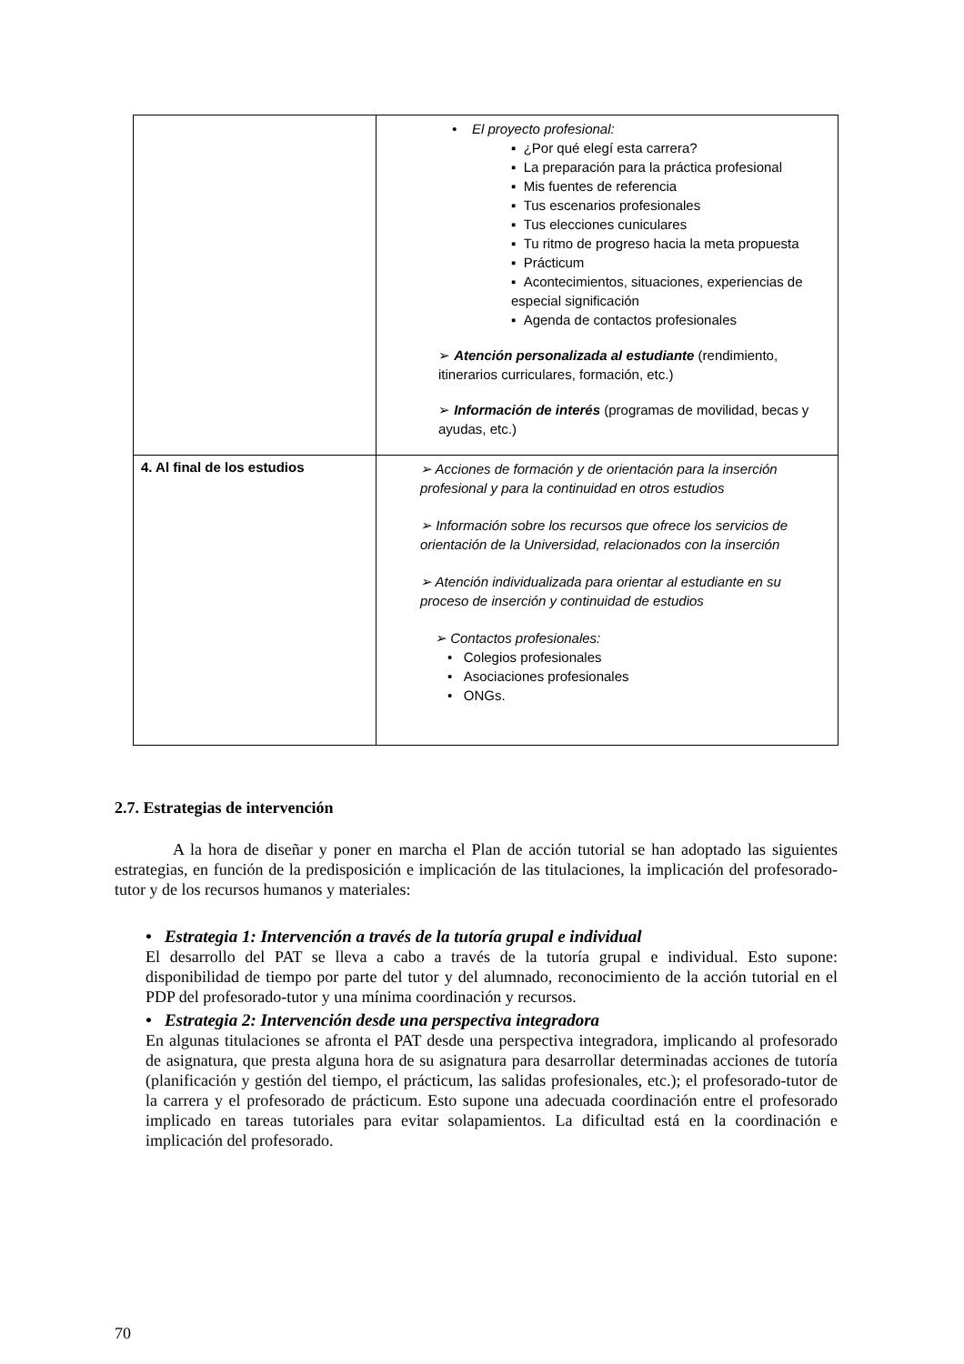| | • El proyecto profesional: ▪ ¿Por qué elegí esta carrera? ▪ La preparación para la práctica profesional ▪ Mis fuentes de referencia ▪ Tus escenarios profesionales ▪ Tus elecciones cuniculares ▪ Tu ritmo de progreso hacia la meta propuesta ▪ Prácticum ▪ Acontecimientos, situaciones, experiencias de especial significación ▪ Agenda de contactos profesionales ➢ Atención personalizada al estudiante (rendimiento, itinerarios curriculares, formación, etc.) ➢ Información de interés (programas de movilidad, becas y ayudas, etc.) |
| 4. Al final de los estudios | ➢ Acciones de formación y de orientación para la inserción profesional y para la continuidad en otros estudios ➢ Información sobre los recursos que ofrece los servicios de orientación de la Universidad, relacionados con la inserción ➢ Atención individualizada para orientar al estudiante en su proceso de inserción y continuidad de estudios ➢ Contactos profesionales: • Colegios profesionales • Asociaciones profesionales • ONGs. |
2.7. Estrategias de intervención
A la hora de diseñar y poner en marcha el Plan de acción tutorial se han adoptado las siguientes estrategias, en función de la predisposición e implicación de las titulaciones, la implicación del profesorado-tutor y de los recursos humanos y materiales:
• Estrategia 1: Intervención a través de la tutoría grupal e individual
El desarrollo del PAT se lleva a cabo a través de la tutoría grupal e individual. Esto supone: disponibilidad de tiempo por parte del tutor y del alumnado, reconocimiento de la acción tutorial en el PDP del profesorado-tutor y una mínima coordinación y recursos.
• Estrategia 2: Intervención desde una perspectiva integradora
En algunas titulaciones se afronta el PAT desde una perspectiva integradora, implicando al profesorado de asignatura, que presta alguna hora de su asignatura para desarrollar determinadas acciones de tutoría (planificación y gestión del tiempo, el prácticum, las salidas profesionales, etc.); el profesorado-tutor de la carrera y el profesorado de prácticum. Esto supone una adecuada coordinación entre el profesorado implicado en tareas tutoriales para evitar solapamientos. La dificultad está en la coordinación e implicación del profesorado.
70